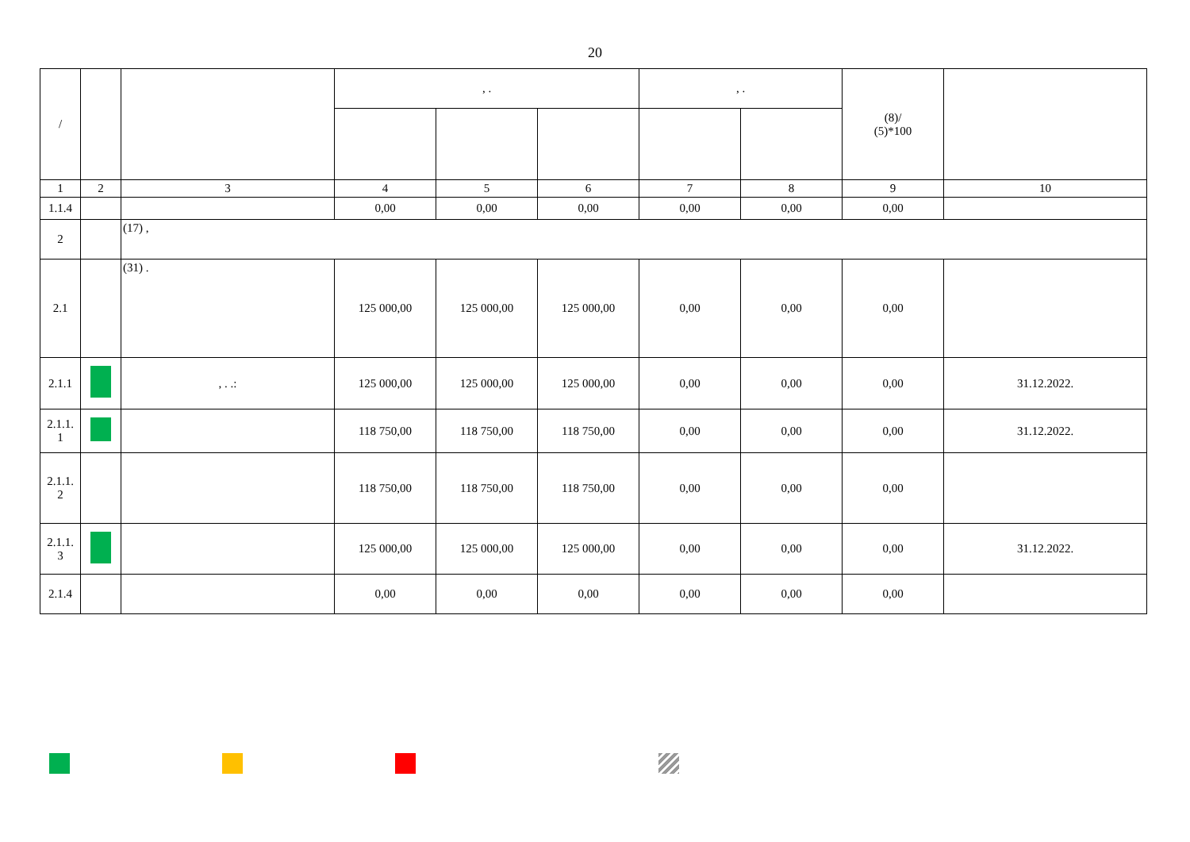20
| / | | | , . | | | , . | | (8)/ (5)*100 | |
| --- | --- | --- | --- | --- | --- | --- | --- | --- | --- |
| 1 | 2 | 3 | 4 | 5 | 6 | 7 | 8 | 9 | 10 |
| 1.1.4 | | | 0,00 | 0,00 | 0,00 | 0,00 | 0,00 | 0,00 | |
| 2 | | (17) , | | | | | | | |
| 2.1 | | (31) . | 125 000,00 | 125 000,00 | 125 000,00 | 0,00 | 0,00 | 0,00 | |
| 2.1.1 | | , . .: | 125 000,00 | 125 000,00 | 125 000,00 | 0,00 | 0,00 | 0,00 | 31.12.2022. |
| 2.1.1. 1 | | | 118 750,00 | 118 750,00 | 118 750,00 | 0,00 | 0,00 | 0,00 | 31.12.2022. |
| 2.1.1. 2 | | | 118 750,00 | 118 750,00 | 118 750,00 | 0,00 | 0,00 | 0,00 | |
| 2.1.1. 3 | | | 125 000,00 | 125 000,00 | 125 000,00 | 0,00 | 0,00 | 0,00 | 31.12.2022. |
| 2.1.4 | | | 0,00 | 0,00 | 0,00 | 0,00 | 0,00 | 0,00 | |